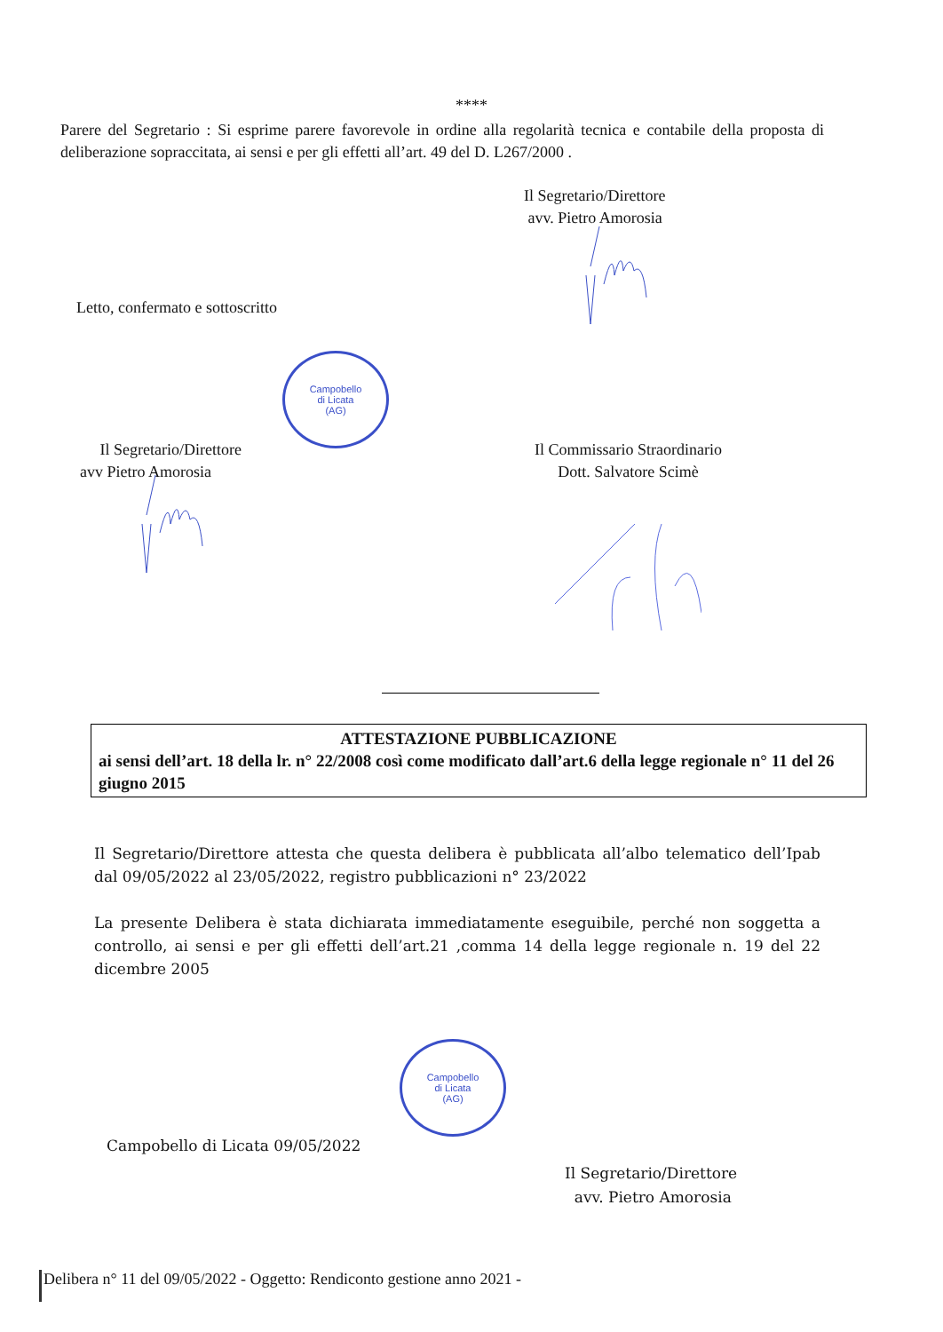****
Parere del Segretario : Si esprime parere favorevole in ordine alla regolarità tecnica e contabile della proposta di deliberazione sopraccitata, ai sensi e per gli effetti all’art. 49 del D. L267/2000 .
Il Segretario/Direttore
avv. Pietro Amorosia
Letto, confermato e sottoscritto
Campobello
di Licata
(AG)
Il Segretario/Direttore
avv Pietro Amorosia
Il Commissario Straordinario
Dott. Salvatore Scimè
ATTESTAZIONE PUBBLICAZIONE
ai sensi dell’art. 18 della lr. n° 22/2008 così come modificato dall’art.6 della legge regionale n° 11 del 26 giugno 2015
Il Segretario/Direttore attesta che questa delibera è pubblicata all’albo telematico dell’Ipab dal 09/05/2022 al 23/05/2022, registro pubblicazioni n° 23/2022
La presente Delibera è stata dichiarata immediatamente eseguibile, perché non soggetta a controllo, ai sensi e per gli effetti dell’art.21 ,comma 14 della legge regionale n. 19 del 22 dicembre 2005
Campobello
di Licata
(AG)
Campobello di Licata 09/05/2022
Il Segretario/Direttore
avv. Pietro Amorosia
Delibera n° 11 del 09/05/2022 - Oggetto: Rendiconto gestione anno 2021 -